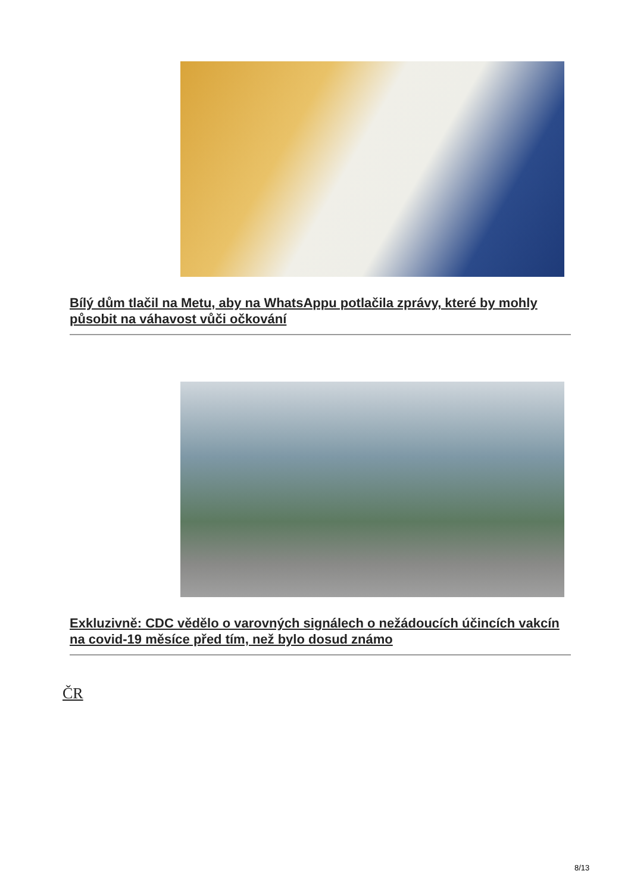Bílý dům tlačil na Metu, aby na WhatsAppu potlačila zprávy, které by mohly působit na váhavost vůči očkování
Exkluzivně: CDC vědělo o varovných signálech o nežádoucích účincích vakcín na covid-19 měsíce před tím, než bylo dosud známo
ČR
8/13